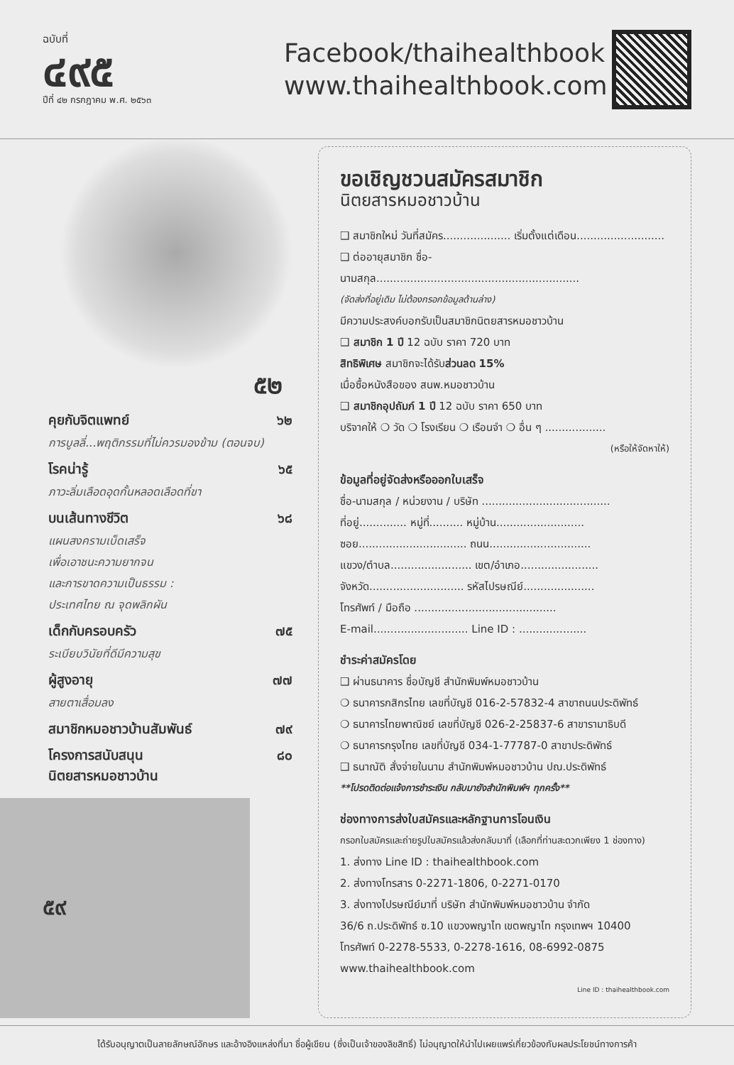ฉบับที่
๔๙๕
ปีที่ ๔๒ กรกฎาคม พ.ศ. ๒๕๖๓
Facebook/thaihealthbook
www.thaihealthbook.com
๕๒
คุยกับจิตแพทย์ ๖๒
การบูลลี่...พฤติกรรมที่ไม่ควรมองข้าม (ตอนจบ)
โรคน่ารู้ ๖๕
ภาวะลิ่มเลือดอุดกั้นหลอดเลือดที่ขา
บนเส้นทางชีวิต ๖๘
แผนสงครามเบ็ดเสร็จ
เพื่อเอาชนะความยากจน
และการขาดความเป็นธรรม :
ประเทศไทย ณ จุดพลิกผัน
เด็กกับครอบครัว ๗๕
ระเบียบวินัยที่ดีมีความสุข
ผู้สูงอายุ ๗๗
สายตาเสื่อมลง
สมาชิกหมอชาวบ้านสัมพันธ์ ๗๙
โครงการสนับสนุน
นิตยสารหมอชาวบ้าน ๘๐
๕๙
ขอเชิญชวนสมัครสมาชิก
นิตยสารหมอชาวบ้าน
❑ สมาชิกใหม่ วันที่สมัคร.................... เริ่มตั้งแต่เดือน..........................
❑ ต่ออายุสมาชิก ชื่อ-นามสกุล............................................................
(จัดส่งที่อยู่เดิม ไม่ต้องกรอกข้อมูลด้านล่าง)
มีความประสงค์บอกรับเป็นสมาชิกนิตยสารหมอชาวบ้าน
❑ สมาชิก 1 ปี 12 ฉบับ ราคา 720 บาท
สิทธิพิเศษ สมาชิกจะได้รับส่วนลด 15%
เมื่อซื้อหนังสือของ สนพ.หมอชาวบ้าน
❑ สมาชิกอุปถัมภ์ 1 ปี 12 ฉบับ ราคา 650 บาท
บริจาคให้ ❍ วัด ❍ โรงเรียน ❍ เรือนจำ ❍ อื่น ๆ ..................
(หรือให้จัดหาให้)
ข้อมูลที่อยู่จัดส่งหรือออกใบเสร็จ
ชื่อ-นามสกุล / หน่วยงาน / บริษัท ......................................
ที่อยู่.............. หมู่ที่.......... หมู่บ้าน..........................
ซอย................................ ถนน..............................
แขวง/ตำบล........................ เขต/อำเภอ.......................
จังหวัด............................ รหัสไปรษณีย์.....................
โทรศัพท์ / มือถือ ..........................................
E-mail............................ Line ID : ....................
ชำระค่าสมัครโดย
❑ ผ่านธนาคาร ชื่อบัญชี สำนักพิมพ์หมอชาวบ้าน
❍ ธนาคารกสิกรไทย เลขที่บัญชี 016-2-57832-4 สาขาถนนประดิพัทธ์
❍ ธนาคารไทยพาณิชย์ เลขที่บัญชี 026-2-25837-6 สาขารามาธิบดี
❍ ธนาคารกรุงไทย เลขที่บัญชี 034-1-77787-0 สาขาประดิพัทธ์
❑ ธนาณัติ สั่งจ่ายในนาม สำนักพิมพ์หมอชาวบ้าน ปณ.ประดิพัทธ์
**โปรดติดต่อแจ้งการชำระเงิน กลับมายังสำนักพิมพ์ฯ ทุกครั้ง**
ช่องทางการส่งใบสมัครและหลักฐานการโอนเงิน
กรอกใบสมัครและถ่ายรูปใบสมัครแล้วส่งกลับมาที่ (เลือกที่ท่านสะดวกเพียง 1 ช่องทาง)
1. ส่งทาง Line ID : thaihealthbook.com
2. ส่งทางโทรสาร 0-2271-1806, 0-2271-0170
3. ส่งทางไปรษณีย์มาที่ บริษัท สำนักพิมพ์หมอชาวบ้าน จำกัด
36/6 ถ.ประดิพัทธ์ ซ.10 แขวงพญาไท เขตพญาไท กรุงเทพฯ 10400
โทรศัพท์ 0-2278-5533, 0-2278-1616, 08-6992-0875 www.thaihealthbook.com
Line ID : thaihealthbook.com
ได้รับอนุญาตเป็นลายลักษณ์อักษร และอ้างอิงแหล่งที่มา ชื่อผู้เขียน (ซึ่งเป็นเจ้าของลิขสิทธิ์) ไม่อนุญาตให้นำไปเผยแพร่เกี่ยวข้องกับผลประโยชน์ทางการค้า